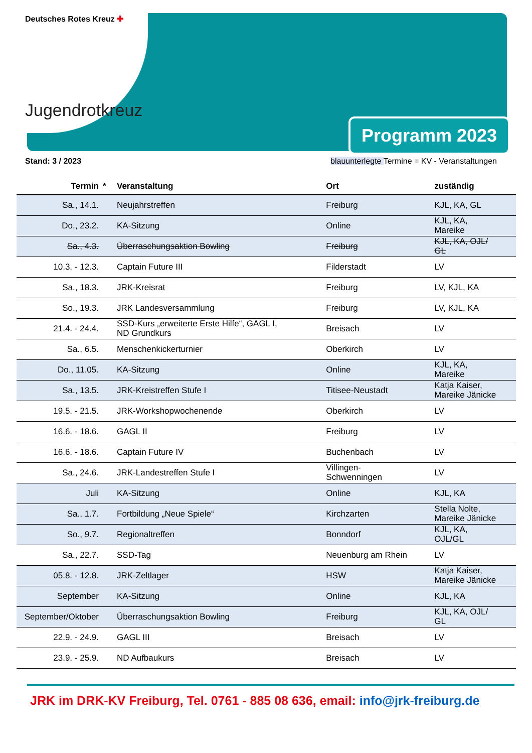Deutsches Rotes Kreuz ✚
Jugendrotkreuz
Programm 2023
Stand: 3 / 2023 blauunterlegte Termine = KV - Veranstaltungen
| Termin | * | Veranstaltung | Ort | zuständig |
| --- | --- | --- | --- | --- |
| Sa., 14.1. | | Neujahrstreffen | Freiburg | KJL, KA, GL |
| Do., 23.2. | | KA-Sitzung | Online | KJL, KA, Mareike |
| Sa., 4.3. | | Überraschungsaktion Bowling | Freiburg | KJL, KA, OJL/ GL |
| 10.3. - 12.3. | | Captain Future III | Filderstadt | LV |
| Sa., 18.3. | | JRK-Kreisrat | Freiburg | LV, KJL, KA |
| So., 19.3. | | JRK Landesversammlung | Freiburg | LV, KJL, KA |
| 21.4. - 24.4. | | SSD-Kurs „erweiterte Erste Hilfe“, GAGL I, ND Grundkurs | Breisach | LV |
| Sa., 6.5. | | Menschenkickerturnier | Oberkirch | LV |
| Do., 11.05. | | KA-Sitzung | Online | KJL, KA, Mareike |
| Sa., 13.5. | | JRK-Kreistreffen Stufe I | Titisee-Neustadt | Katja Kaiser, Mareike Jänicke |
| 19.5. - 21.5. | | JRK-Workshopwochenende | Oberkirch | LV |
| 16.6. - 18.6. | | GAGL II | Freiburg | LV |
| 16.6. - 18.6. | | Captain Future IV | Buchenbach | LV |
| Sa., 24.6. | | JRK-Landestreffen Stufe I | Villingen- Schwenningen | LV |
| Juli | | KA-Sitzung | Online | KJL, KA |
| Sa., 1.7. | | Fortbildung „Neue Spiele“ | Kirchzarten | Stella Nolte, Mareike Jänicke |
| So., 9.7. | | Regionaltreffen | Bonndorf | KJL, KA, OJL/GL |
| Sa., 22.7. | | SSD-Tag | Neuenburg am Rhein | LV |
| 05.8. - 12.8. | | JRK-Zeltlager | HSW | Katja Kaiser, Mareike Jänicke |
| September | | KA-Sitzung | Online | KJL, KA |
| September/Oktober | | Überraschungsaktion Bowling | Freiburg | KJL, KA, OJL/ GL |
| 22.9. - 24.9. | | GAGL III | Breisach | LV |
| 23.9. - 25.9. | | ND Aufbaukurs | Breisach | LV |
JRK im DRK-KV Freiburg, Tel. 0761 - 885 08 636, email: info@jrk-freiburg.de